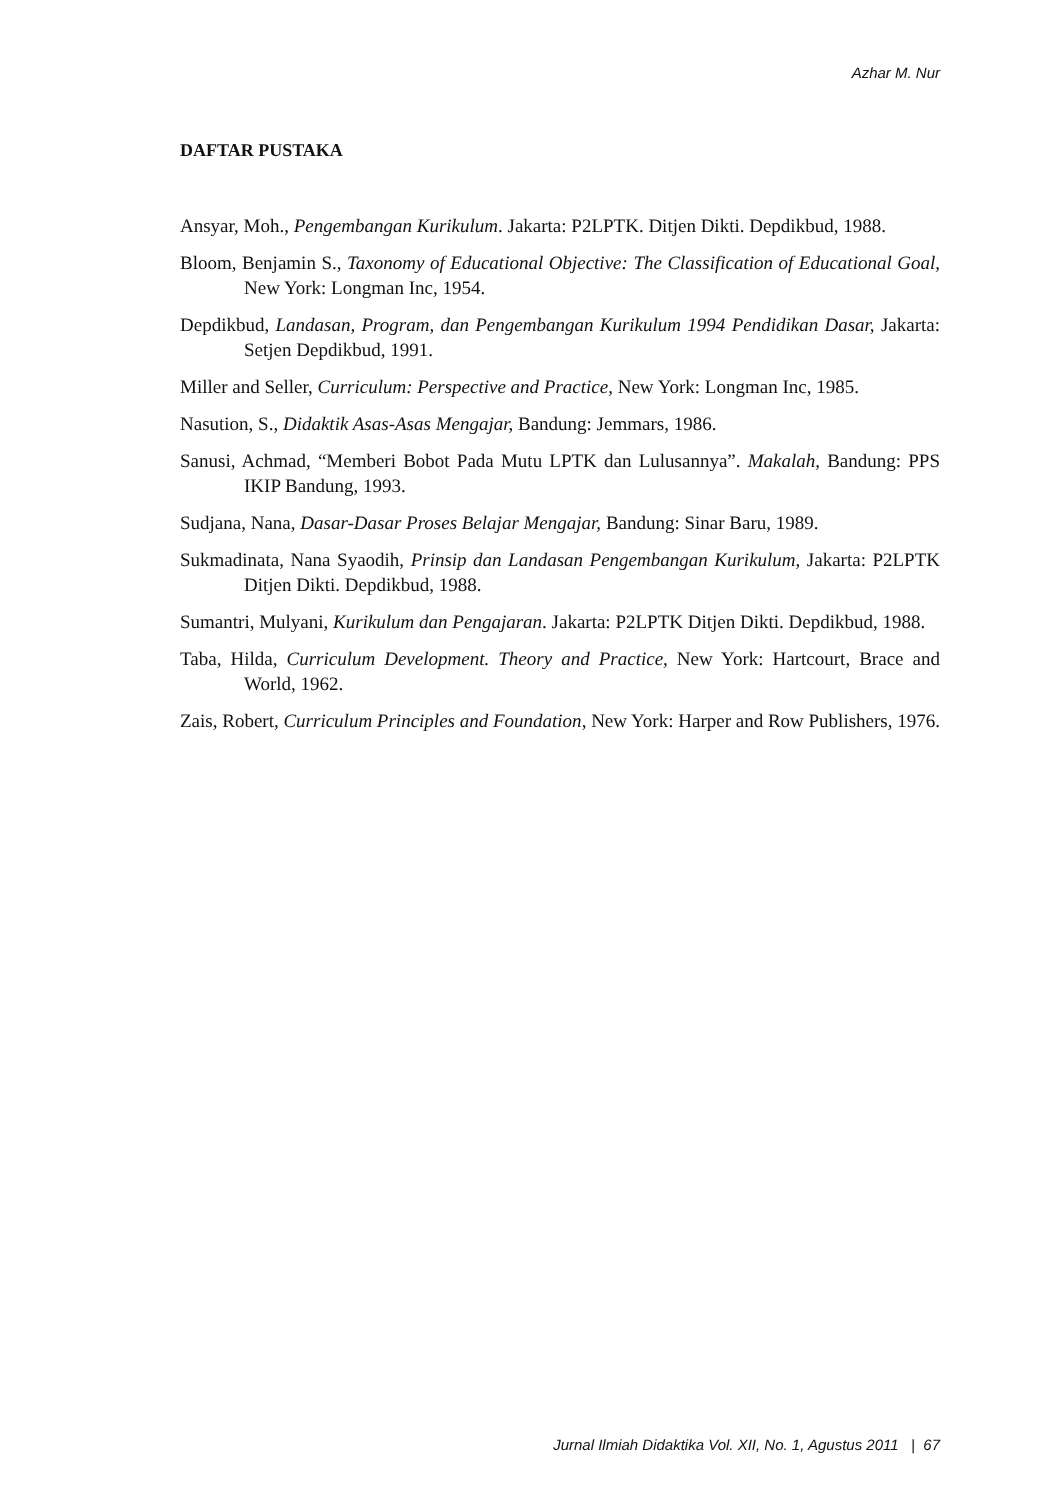Azhar M. Nur
DAFTAR PUSTAKA
Ansyar, Moh., Pengembangan Kurikulum. Jakarta: P2LPTK. Ditjen Dikti. Depdikbud, 1988.
Bloom, Benjamin S., Taxonomy of Educational Objective: The Classification of Educational Goal, New York: Longman Inc, 1954.
Depdikbud, Landasan, Program, dan Pengembangan Kurikulum 1994 Pendidikan Dasar, Jakarta: Setjen Depdikbud, 1991.
Miller and Seller, Curriculum: Perspective and Practice, New York: Longman Inc, 1985.
Nasution, S., Didaktik Asas-Asas Mengajar, Bandung: Jemmars, 1986.
Sanusi, Achmad, “Memberi Bobot Pada Mutu LPTK dan Lulusannya”. Makalah, Bandung: PPS IKIP Bandung, 1993.
Sudjana, Nana, Dasar-Dasar Proses Belajar Mengajar, Bandung: Sinar Baru, 1989.
Sukmadinata, Nana Syaodih, Prinsip dan Landasan Pengembangan Kurikulum, Jakarta: P2LPTK Ditjen Dikti. Depdikbud, 1988.
Sumantri, Mulyani, Kurikulum dan Pengajaran. Jakarta: P2LPTK Ditjen Dikti. Depdikbud, 1988.
Taba, Hilda, Curriculum Development. Theory and Practice, New York: Hartcourt, Brace and World, 1962.
Zais, Robert, Curriculum Principles and Foundation, New York: Harper and Row Publishers, 1976.
Jurnal Ilmiah Didaktika Vol. XII, No. 1, Agustus 2011 | 67